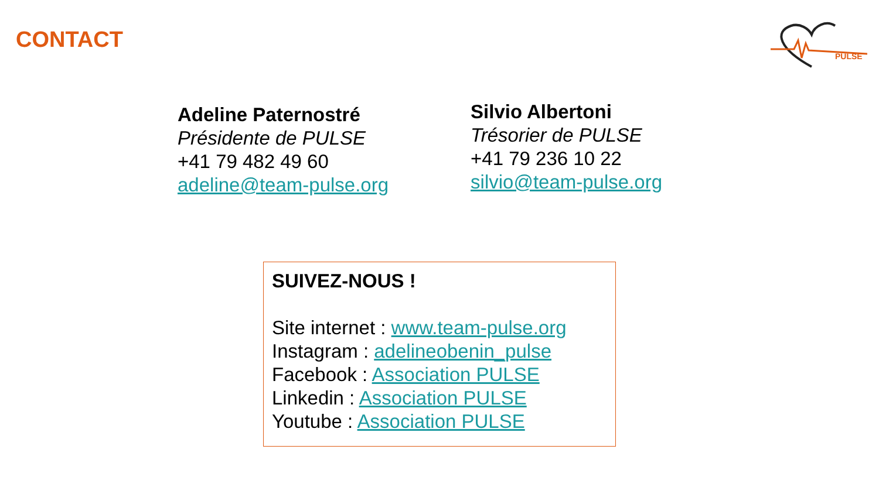CONTACT
PULSE
Adeline Paternostré
Présidente de PULSE
+41 79 482 49 60
adeline@team-pulse.org
Silvio Albertoni
Trésorier de PULSE
+41 79 236 10 22
silvio@team-pulse.org
SUIVEZ-NOUS !
Site internet : www.team-pulse.org
Instagram : adelineobenin_pulse
Facebook : Association PULSE
Linkedin : Association PULSE
Youtube : Association PULSE